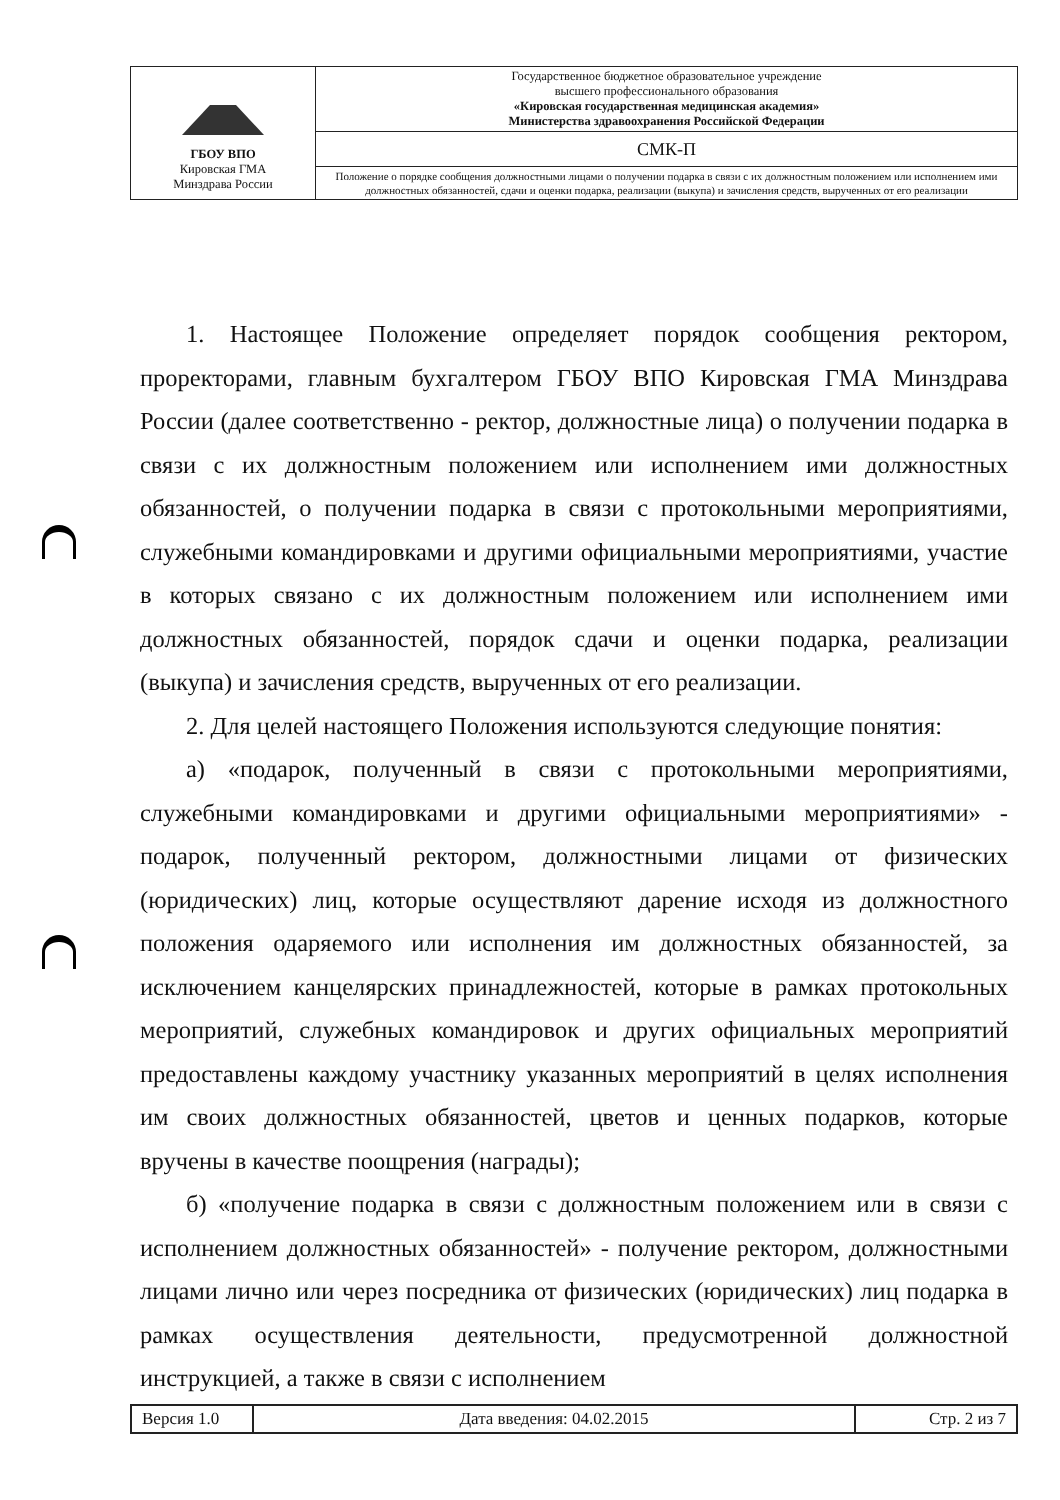| ГБОУ ВПО Кировская ГМА Минздрава России | Государственное бюджетное образовательное учреждение высшего профессионального образования «Кировская государственная медицинская академия» Министерства здравоохранения Российской Федерации |
| | СМК-П |
| | Положение о порядке сообщения должностными лицами о получении подарка в связи с их должностным положением или исполнением ими должностных обязанностей, сдачи и оценки подарка, реализации (выкупа) и зачисления средств, вырученных от его реализации |
1. Настоящее Положение определяет порядок сообщения ректором, проректорами, главным бухгалтером ГБОУ ВПО Кировская ГМА Минздрава России (далее соответственно - ректор, должностные лица) о получении подарка в связи с их должностным положением или исполнением ими должностных обязанностей, о получении подарка в связи с протокольными мероприятиями, служебными командировками и другими официальными мероприятиями, участие в которых связано с их должностным положением или исполнением ими должностных обязанностей, порядок сдачи и оценки подарка, реализации (выкупа) и зачисления средств, вырученных от его реализации.
2. Для целей настоящего Положения используются следующие понятия:
а) «подарок, полученный в связи с протокольными мероприятиями, служебными командировками и другими официальными мероприятиями» - подарок, полученный ректором, должностными лицами от физических (юридических) лиц, которые осуществляют дарение исходя из должностного положения одаряемого или исполнения им должностных обязанностей, за исключением канцелярских принадлежностей, которые в рамках протокольных мероприятий, служебных командировок и других официальных мероприятий предоставлены каждому участнику указанных мероприятий в целях исполнения им своих должностных обязанностей, цветов и ценных подарков, которые вручены в качестве поощрения (награды);
б) «получение подарка в связи с должностным положением или в связи с исполнением должностных обязанностей» - получение ректором, должностными лицами лично или через посредника от физических (юридических) лиц подарка в рамках осуществления деятельности, предусмотренной должностной инструкцией, а также в связи с исполнением
| Версия 1.0 | Дата введения: 04.02.2015 | Стр. 2 из 7 |